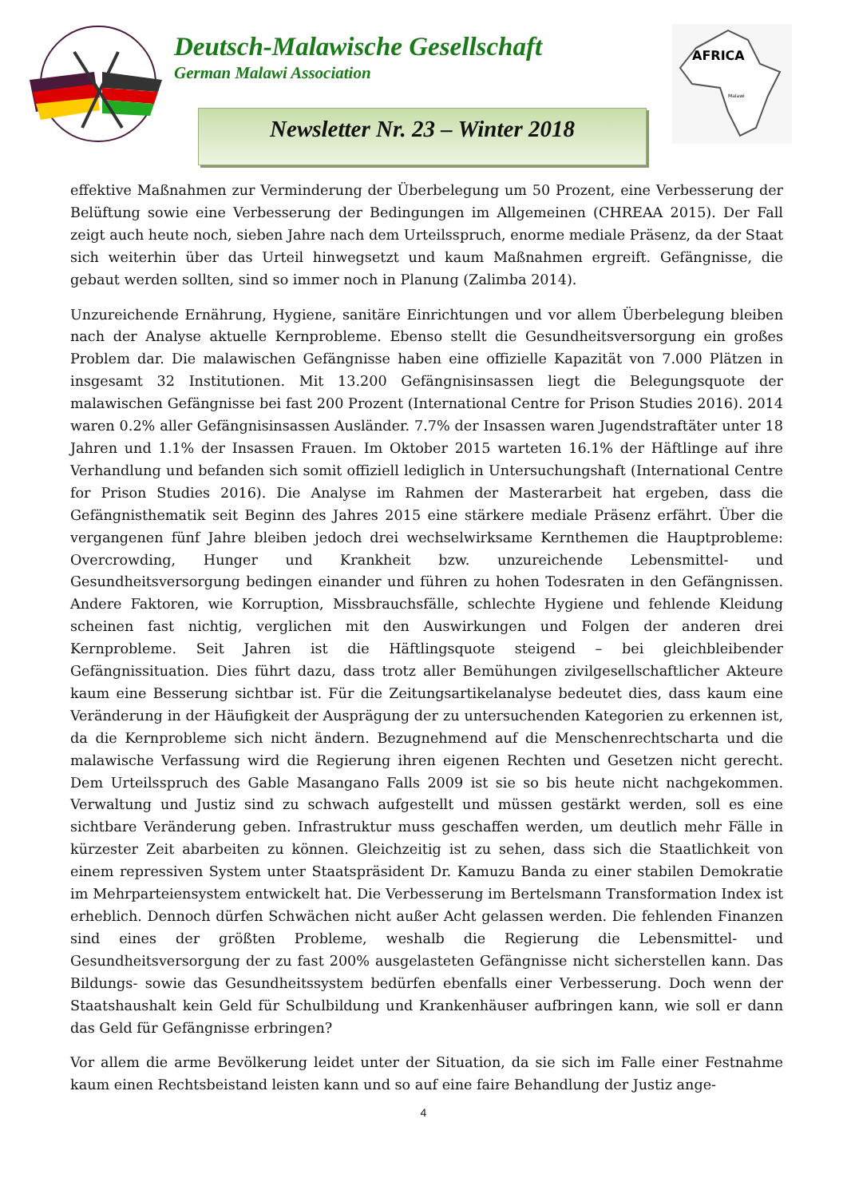Deutsch-Malawische Gesellschaft
German Malawi Association
AFRICA
Malawi
Newsletter Nr. 23 – Winter 2018
effektive Maßnahmen zur Verminderung der Überbelegung um 50 Prozent, eine Verbesserung der Belüftung sowie eine Verbesserung der Bedingungen im Allgemeinen (CHREAA 2015). Der Fall zeigt auch heute noch, sieben Jahre nach dem Urteilsspruch, enorme mediale Präsenz, da der Staat sich weiterhin über das Urteil hinwegsetzt und kaum Maßnahmen ergreift. Gefängnisse, die gebaut werden sollten, sind so immer noch in Planung (Zalimba 2014).
Unzureichende Ernährung, Hygiene, sanitäre Einrichtungen und vor allem Überbelegung bleiben nach der Analyse aktuelle Kernprobleme. Ebenso stellt die Gesundheitsversorgung ein großes Problem dar. Die malawischen Gefängnisse haben eine offizielle Kapazität von 7.000 Plätzen in insgesamt 32 Institutionen. Mit 13.200 Gefängnisinsassen liegt die Belegungsquote der malawischen Gefängnisse bei fast 200 Prozent (International Centre for Prison Studies 2016). 2014 waren 0.2% aller Gefängnisinsassen Ausländer. 7.7% der Insassen waren Jugendstraftäter unter 18 Jahren und 1.1% der Insassen Frauen. Im Oktober 2015 warteten 16.1% der Häftlinge auf ihre Verhandlung und befanden sich somit offiziell lediglich in Untersuchungshaft (International Centre for Prison Studies 2016). Die Analyse im Rahmen der Masterarbeit hat ergeben, dass die Gefängnisthematik seit Beginn des Jahres 2015 eine stärkere mediale Präsenz erfährt. Über die vergangenen fünf Jahre bleiben jedoch drei wechselwirksame Kernthemen die Hauptprobleme: Overcrowding, Hunger und Krankheit bzw. unzureichende Lebensmittel- und Gesundheitsversorgung bedingen einander und führen zu hohen Todesraten in den Gefängnissen. Andere Faktoren, wie Korruption, Missbrauchsfälle, schlechte Hygiene und fehlende Kleidung scheinen fast nichtig, verglichen mit den Auswirkungen und Folgen der anderen drei Kernprobleme. Seit Jahren ist die Häftlingsquote steigend – bei gleichbleibender Gefängnissituation. Dies führt dazu, dass trotz aller Bemühungen zivilgesellschaftlicher Akteure kaum eine Besserung sichtbar ist. Für die Zeitungsartikelanalyse bedeutet dies, dass kaum eine Veränderung in der Häufigkeit der Ausprägung der zu untersuchenden Kategorien zu erkennen ist, da die Kernprobleme sich nicht ändern. Bezugnehmend auf die Menschenrechtscharta und die malawische Verfassung wird die Regierung ihren eigenen Rechten und Gesetzen nicht gerecht. Dem Urteilsspruch des Gable Masangano Falls 2009 ist sie so bis heute nicht nachgekommen. Verwaltung und Justiz sind zu schwach aufgestellt und müssen gestärkt werden, soll es eine sichtbare Veränderung geben. Infrastruktur muss geschaffen werden, um deutlich mehr Fälle in kürzester Zeit abarbeiten zu können. Gleichzeitig ist zu sehen, dass sich die Staatlichkeit von einem repressiven System unter Staatspräsident Dr. Kamuzu Banda zu einer stabilen Demokratie im Mehrparteiensystem entwickelt hat. Die Verbesserung im Bertelsmann Transformation Index ist erheblich. Dennoch dürfen Schwächen nicht außer Acht gelassen werden. Die fehlenden Finanzen sind eines der größten Probleme, weshalb die Regierung die Lebensmittel- und Gesundheitsversorgung der zu fast 200% ausgelasteten Gefängnisse nicht sicherstellen kann. Das Bildungs- sowie das Gesundheitssystem bedürfen ebenfalls einer Verbesserung. Doch wenn der Staatshaushalt kein Geld für Schulbildung und Krankenhäuser aufbringen kann, wie soll er dann das Geld für Gefängnisse erbringen?
Vor allem die arme Bevölkerung leidet unter der Situation, da sie sich im Falle einer Festnahme kaum einen Rechtsbeistand leisten kann und so auf eine faire Behandlung der Justiz ange-
4